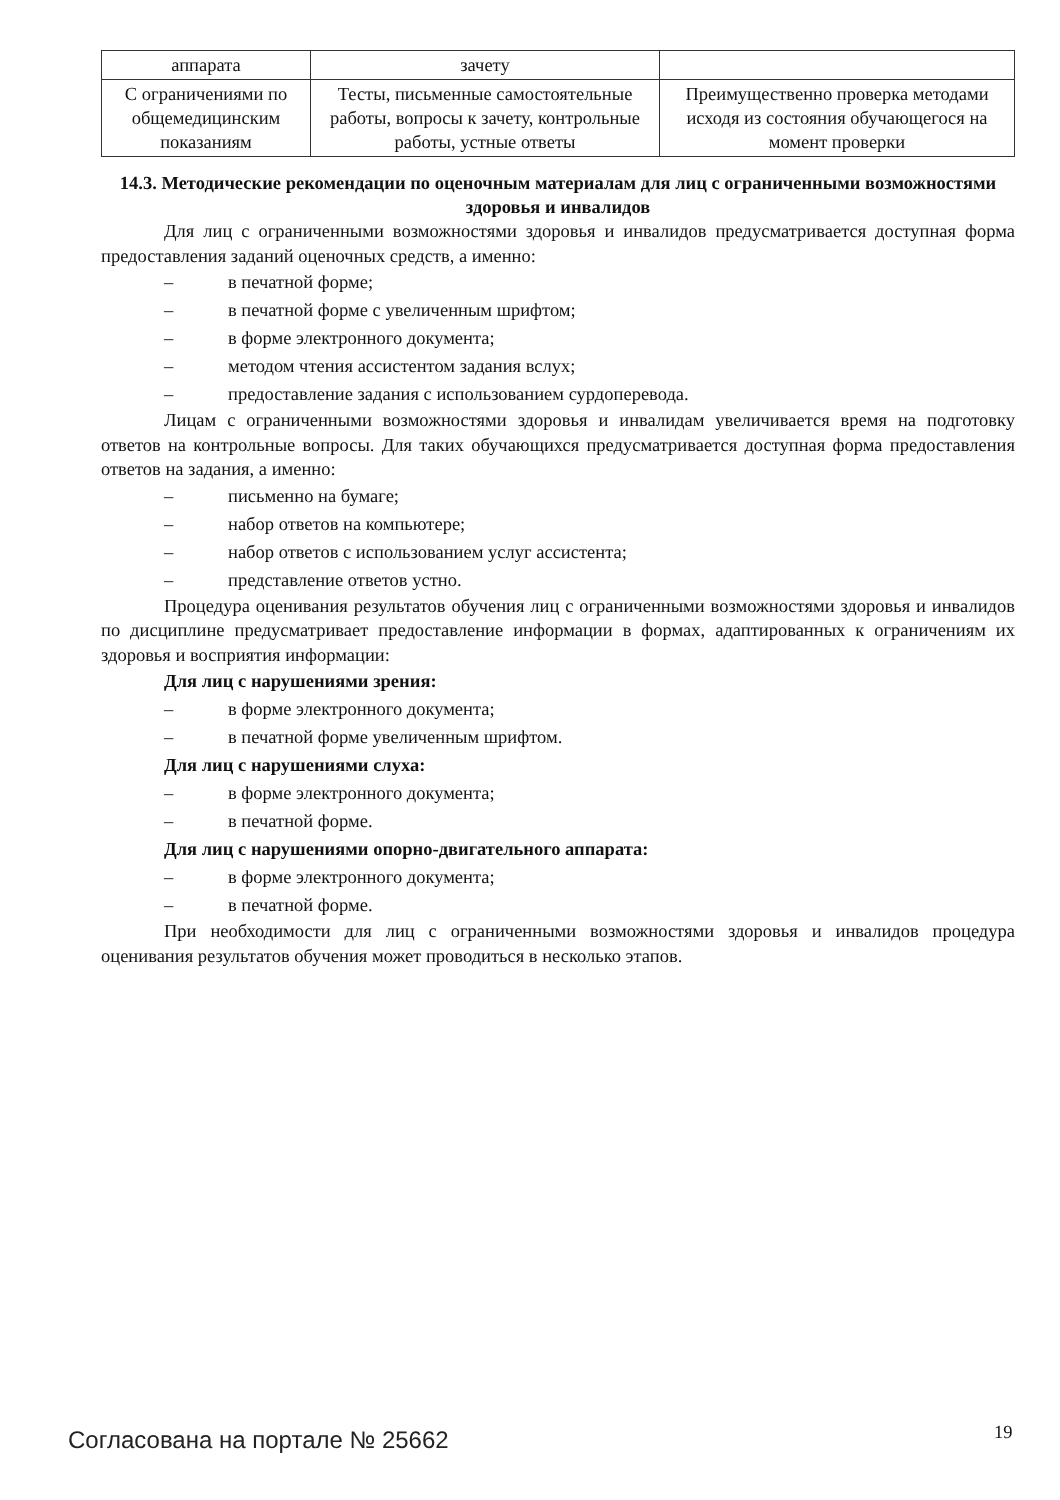| аппарата | зачету | |
| С ограничениями по общемедицинским показаниям | Тесты, письменные самостоятельные работы, вопросы к зачету, контрольные работы, устные ответы | Преимущественно проверка методами исходя из состояния обучающегося на момент проверки |
14.3. Методические рекомендации по оценочным материалам для лиц с ограниченными возможностями здоровья и инвалидов
Для лиц с ограниченными возможностями здоровья и инвалидов предусматривается доступная форма предоставления заданий оценочных средств, а именно:
– в печатной форме;
– в печатной форме с увеличенным шрифтом;
– в форме электронного документа;
– методом чтения ассистентом задания вслух;
– предоставление задания с использованием сурдоперевода.
Лицам с ограниченными возможностями здоровья и инвалидам увеличивается время на подготовку ответов на контрольные вопросы. Для таких обучающихся предусматривается доступная форма предоставления ответов на задания, а именно:
– письменно на бумаге;
– набор ответов на компьютере;
– набор ответов с использованием услуг ассистента;
– представление ответов устно.
Процедура оценивания результатов обучения лиц с ограниченными возможностями здоровья и инвалидов по дисциплине предусматривает предоставление информации в формах, адаптированных к ограничениям их здоровья и восприятия информации:
Для лиц с нарушениями зрения:
– в форме электронного документа;
– в печатной форме увеличенным шрифтом.
Для лиц с нарушениями слуха:
– в форме электронного документа;
– в печатной форме.
Для лиц с нарушениями опорно-двигательного аппарата:
– в форме электронного документа;
– в печатной форме.
При необходимости для лиц с ограниченными возможностями здоровья и инвалидов процедура оценивания результатов обучения может проводиться в несколько этапов.
Согласована на портале № 25662 19